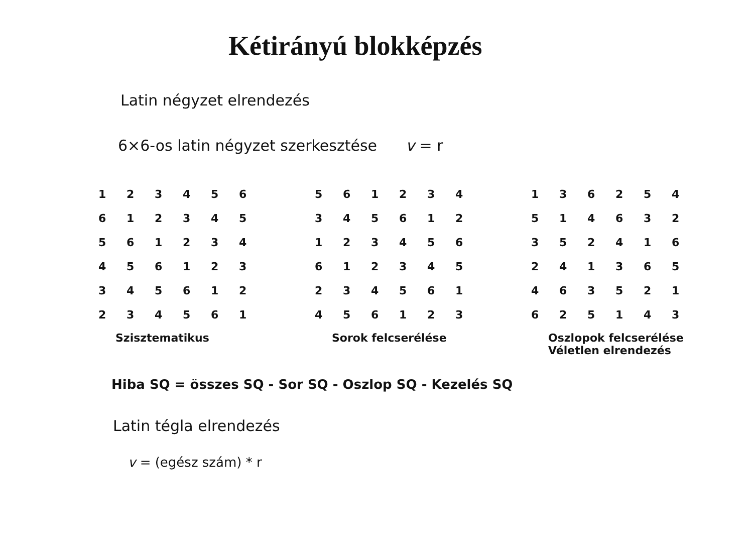Kétirányú blokképzés
Latin négyzet elrendezés
6×6-os latin négyzet szerkesztése v = r
| 1 | 2 | 3 | 4 | 5 | 6 |
| 6 | 1 | 2 | 3 | 4 | 5 |
| 5 | 6 | 1 | 2 | 3 | 4 |
| 4 | 5 | 6 | 1 | 2 | 3 |
| 3 | 4 | 5 | 6 | 1 | 2 |
| 2 | 3 | 4 | 5 | 6 | 1 |
Szisztematikus
| 5 | 6 | 1 | 2 | 3 | 4 |
| 3 | 4 | 5 | 6 | 1 | 2 |
| 1 | 2 | 3 | 4 | 5 | 6 |
| 6 | 1 | 2 | 3 | 4 | 5 |
| 2 | 3 | 4 | 5 | 6 | 1 |
| 4 | 5 | 6 | 1 | 2 | 3 |
Sorok felcserélése
| 1 | 3 | 6 | 2 | 5 | 4 |
| 5 | 1 | 4 | 6 | 3 | 2 |
| 3 | 5 | 2 | 4 | 1 | 6 |
| 2 | 4 | 1 | 3 | 6 | 5 |
| 4 | 6 | 3 | 5 | 2 | 1 |
| 6 | 2 | 5 | 1 | 4 | 3 |
Oszlopok felcserélése
Véletlen elrendezés
Hiba SQ = összes SQ - Sor SQ - Oszlop SQ - Kezelés SQ
Latin tégla elrendezés
v = (egész szám) * r